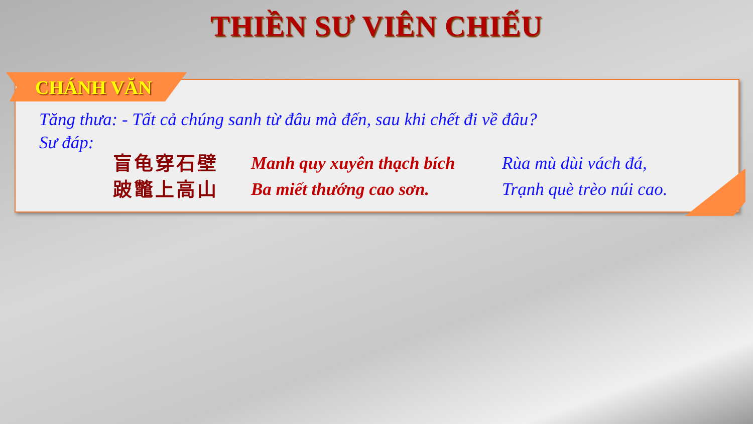THIỀN SƯ VIÊN CHIẾU
CHÁNH VĂN
Tăng thưa: - Tất cả chúng sanh từ đâu mà đến, sau khi chết đi về đâu?
Sư đáp:
盲龟穿石壁
Manh quy xuyên thạch bích
Rùa mù dùi vách đá,
跛鼈上高山
Ba miết thướng cao sơn.
Trạnh què trèo núi cao.